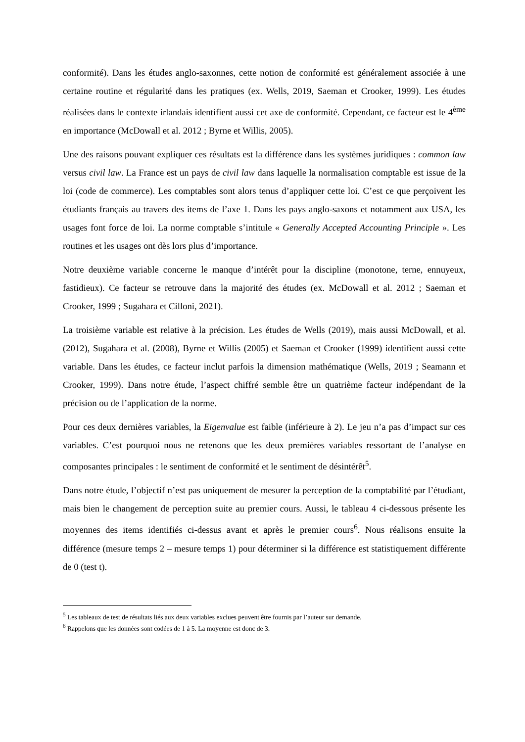conformité). Dans les études anglo-saxonnes, cette notion de conformité est généralement associée à une certaine routine et régularité dans les pratiques (ex. Wells, 2019, Saeman et Crooker, 1999). Les études réalisées dans le contexte irlandais identifient aussi cet axe de conformité. Cependant, ce facteur est le 4<sup>ème</sup> en importance (McDowall et al. 2012 ; Byrne et Willis, 2005).
Une des raisons pouvant expliquer ces résultats est la différence dans les systèmes juridiques : common law versus civil law. La France est un pays de civil law dans laquelle la normalisation comptable est issue de la loi (code de commerce). Les comptables sont alors tenus d’appliquer cette loi. C’est ce que perçoivent les étudiants français au travers des items de l’axe 1. Dans les pays anglo-saxons et notamment aux USA, les usages font force de loi. La norme comptable s’intitule « Generally Accepted Accounting Principle ». Les routines et les usages ont dès lors plus d’importance.
Notre deuxième variable concerne le manque d’intérêt pour la discipline (monotone, terne, ennuyeux, fastidieux). Ce facteur se retrouve dans la majorité des études (ex. McDowall et al. 2012 ; Saeman et Crooker, 1999 ; Sugahara et Cilloni, 2021).
La troisième variable est relative à la précision. Les études de Wells (2019), mais aussi McDowall, et al. (2012), Sugahara et al. (2008), Byrne et Willis (2005) et Saeman et Crooker (1999) identifient aussi cette variable. Dans les études, ce facteur inclut parfois la dimension mathématique (Wells, 2019 ; Seamann et Crooker, 1999). Dans notre étude, l’aspect chiffré semble être un quatrième facteur indépendant de la précision ou de l’application de la norme.
Pour ces deux dernières variables, la Eigenvalue est faible (inférieure à 2). Le jeu n’a pas d’impact sur ces variables. C’est pourquoi nous ne retenons que les deux premières variables ressortant de l’analyse en composantes principales : le sentiment de conformité et le sentiment de désintérêt<sup>5</sup>.
Dans notre étude, l’objectif n’est pas uniquement de mesurer la perception de la comptabilité par l’étudiant, mais bien le changement de perception suite au premier cours. Aussi, le tableau 4 ci-dessous présente les moyennes des items identifiés ci-dessus avant et après le premier cours<sup>6</sup>. Nous réalisons ensuite la différence (mesure temps 2 – mesure temps 1) pour déterminer si la différence est statistiquement différente de 0 (test t).
<sup>5</sup> Les tableaux de test de résultats liés aux deux variables exclues peuvent être fournis par l’auteur sur demande.
<sup>6</sup> Rappelons que les données sont codées de 1 à 5. La moyenne est donc de 3.